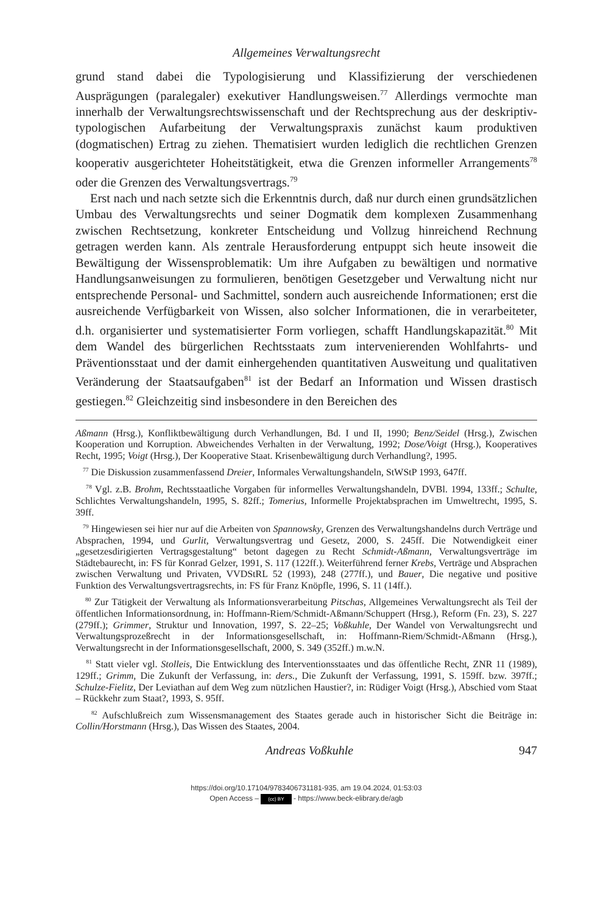Allgemeines Verwaltungsrecht
grund stand dabei die Typologisierung und Klassifizierung der verschiedenen Ausprägungen (paralegaler) exekutiver Handlungsweisen.<sup>77</sup> Allerdings vermochte man innerhalb der Verwaltungsrechtswissenschaft und der Rechtsprechung aus der deskriptiv-typologischen Aufarbeitung der Verwaltungspraxis zunächst kaum produktiven (dogmatischen) Ertrag zu ziehen. Thematisiert wurden lediglich die rechtlichen Grenzen kooperativ ausgerichteter Hoheitstätigkeit, etwa die Grenzen informeller Arrangements<sup>78</sup> oder die Grenzen des Verwaltungsvertrags.<sup>79</sup>
Erst nach und nach setzte sich die Erkenntnis durch, daß nur durch einen grundsätzlichen Umbau des Verwaltungsrechts und seiner Dogmatik dem komplexen Zusammenhang zwischen Rechtsetzung, konkreter Entscheidung und Vollzug hinreichend Rechnung getragen werden kann. Als zentrale Herausforderung entpuppt sich heute insoweit die Bewältigung der Wissensproblematik: Um ihre Aufgaben zu bewältigen und normative Handlungsanweisungen zu formulieren, benötigen Gesetzgeber und Verwaltung nicht nur entsprechende Personal- und Sachmittel, sondern auch ausreichende Informationen; erst die ausreichende Verfügbarkeit von Wissen, also solcher Informationen, die in verarbeiteter, d.h. organisierter und systematisierter Form vorliegen, schafft Handlungskapazität.<sup>80</sup> Mit dem Wandel des bürgerlichen Rechtsstaats zum intervenierenden Wohlfahrts- und Präventionsstaat und der damit einhergehenden quantitativen Ausweitung und qualitativen Veränderung der Staatsaufgaben<sup>81</sup> ist der Bedarf an Information und Wissen drastisch gestiegen.<sup>82</sup> Gleichzeitig sind insbesondere in den Bereichen des
Aßmann (Hrsg.), Konfliktbewältigung durch Verhandlungen, Bd. I und II, 1990; Benz/Seidel (Hrsg.), Zwischen Kooperation und Korruption. Abweichendes Verhalten in der Verwaltung, 1992; Dose/Voigt (Hrsg.), Kooperatives Recht, 1995; Voigt (Hrsg.), Der Kooperative Staat. Krisenbewältigung durch Verhandlung?, 1995.
<sup>77</sup> Die Diskussion zusammenfassend Dreier, Informales Verwaltungshandeln, StWStP 1993, 647ff.
<sup>78</sup> Vgl. z.B. Brohm, Rechtsstaatliche Vorgaben für informelles Verwaltungshandeln, DVBl. 1994, 133ff.; Schulte, Schlichtes Verwaltungshandeln, 1995, S. 82ff.; Tomerius, Informelle Projektabsprachen im Umweltrecht, 1995, S. 39ff.
<sup>79</sup> Hingewiesen sei hier nur auf die Arbeiten von Spannowsky, Grenzen des Verwaltungshandelns durch Verträge und Absprachen, 1994, und Gurlit, Verwaltungsvertrag und Gesetz, 2000, S. 245ff. Die Notwendigkeit einer „gesetzesdirigierten Vertragsgestaltung“ betont dagegen zu Recht Schmidt-Aßmann, Verwaltungsverträge im Städtebaurecht, in: FS für Konrad Gelzer, 1991, S. 117 (122ff.). Weiterführend ferner Krebs, Verträge und Absprachen zwischen Verwaltung und Privaten, VVDStRL 52 (1993), 248 (277ff.), und Bauer, Die negative und positive Funktion des Verwaltungsvertragsrechts, in: FS für Franz Knöpfle, 1996, S. 11 (14ff.).
<sup>80</sup> Zur Tätigkeit der Verwaltung als Informationsverarbeitung Pitschas, Allgemeines Verwaltungsrecht als Teil der öffentlichen Informationsordnung, in: Hoffmann-Riem/Schmidt-Aßmann/Schuppert (Hrsg.), Reform (Fn. 23), S. 227 (279ff.); Grimmer, Struktur und Innovation, 1997, S. 22–25; Voßkuhle, Der Wandel von Verwaltungsrecht und Verwaltungsprozeßrecht in der Informationsgesellschaft, in: Hoffmann-Riem/Schmidt-Aßmann (Hrsg.), Verwaltungsrecht in der Informationsgesellschaft, 2000, S. 349 (352ff.) m.w.N.
<sup>81</sup> Statt vieler vgl. Stolleis, Die Entwicklung des Interventionsstaates und das öffentliche Recht, ZNR 11 (1989), 129ff.; Grimm, Die Zukunft der Verfassung, in: ders., Die Zukunft der Verfassung, 1991, S. 159ff. bzw. 397ff.; Schulze-Fielitz, Der Leviathan auf dem Weg zum nützlichen Haustier?, in: Rüdiger Voigt (Hrsg.), Abschied vom Staat – Rückkehr zum Staat?, 1993, S. 95ff.
<sup>82</sup> Aufschlußreich zum Wissensmanagement des Staates gerade auch in historischer Sicht die Beiträge in: Collin/Horstmann (Hrsg.), Das Wissen des Staates, 2004.
Andreas Voßkuhle 947
https://doi.org/10.17104/9783406731181-935, am 19.04.2024, 01:53:03
Open Access – (cc) BY - https://www.beck-elibrary.de/agb